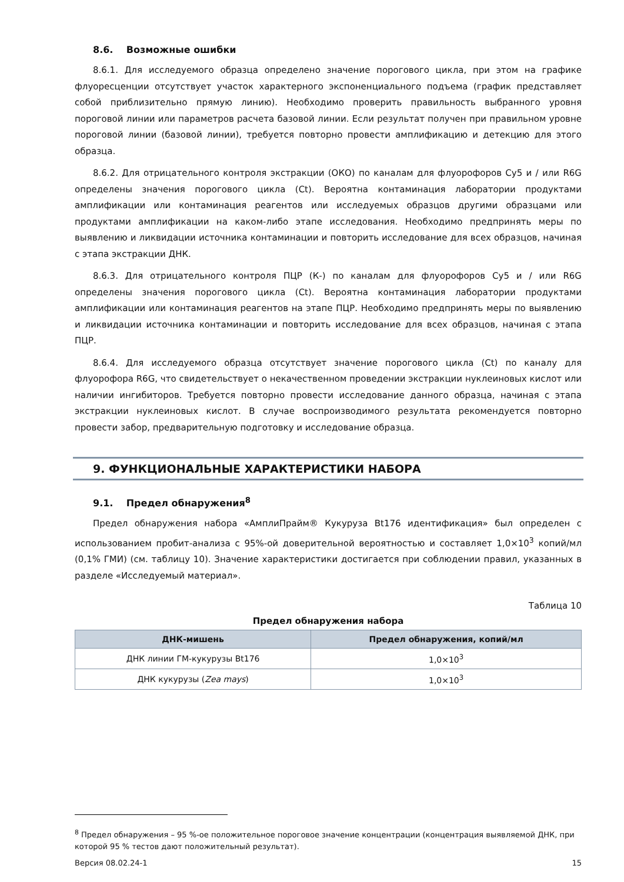8.6. Возможные ошибки
8.6.1. Для исследуемого образца определено значение порогового цикла, при этом на графике флуоресценции отсутствует участок характерного экспоненциального подъема (график представляет собой приблизительно прямую линию). Необходимо проверить правильность выбранного уровня пороговой линии или параметров расчета базовой линии. Если результат получен при правильном уровне пороговой линии (базовой линии), требуется повторно провести амплификацию и детекцию для этого образца.
8.6.2. Для отрицательного контроля экстракции (ОКО) по каналам для флуорофоров Cy5 и / или R6G определены значения порогового цикла (Ct). Вероятна контаминация лаборатории продуктами амплификации или контаминация реагентов или исследуемых образцов другими образцами или продуктами амплификации на каком-либо этапе исследования. Необходимо предпринять меры по выявлению и ликвидации источника контаминации и повторить исследование для всех образцов, начиная с этапа экстракции ДНК.
8.6.3. Для отрицательного контроля ПЦР (К-) по каналам для флуорофоров Cy5 и / или R6G определены значения порогового цикла (Ct). Вероятна контаминация лаборатории продуктами амплификации или контаминация реагентов на этапе ПЦР. Необходимо предпринять меры по выявлению и ликвидации источника контаминации и повторить исследование для всех образцов, начиная с этапа ПЦР.
8.6.4. Для исследуемого образца отсутствует значение порогового цикла (Ct) по каналу для флуорофора R6G, что свидетельствует о некачественном проведении экстракции нуклеиновых кислот или наличии ингибиторов. Требуется повторно провести исследование данного образца, начиная с этапа экстракции нуклеиновых кислот. В случае воспроизводимого результата рекомендуется повторно провести забор, предварительную подготовку и исследование образца.
9. ФУНКЦИОНАЛЬНЫЕ ХАРАКТЕРИСТИКИ НАБОРА
9.1. Предел обнаружения<sup>8</sup>
Предел обнаружения набора «АмплиПрайм® Кукуруза Bt176 идентификация» был определен с использованием пробит-анализа с 95%-ой доверительной вероятностью и составляет 1,0×10<sup>3</sup> копий/мл (0,1% ГМИ) (см. таблицу 10). Значение характеристики достигается при соблюдении правил, указанных в разделе «Исследуемый материал».
Таблица 10
Предел обнаружения набора
| ДНК-мишень | Предел обнаружения, копий/мл |
| --- | --- |
| ДНК линии ГМ-кукурузы Bt176 | 1,0×10<sup>3</sup> |
| ДНК кукурузы ( Zea mays ) | 1,0×10<sup>3</sup> |
<sup>8</sup> Предел обнаружения – 95 %-ое положительное пороговое значение концентрации (концентрация выявляемой ДНК, при которой 95 % тестов дают положительный результат).
Версия 08.02.24-1 15